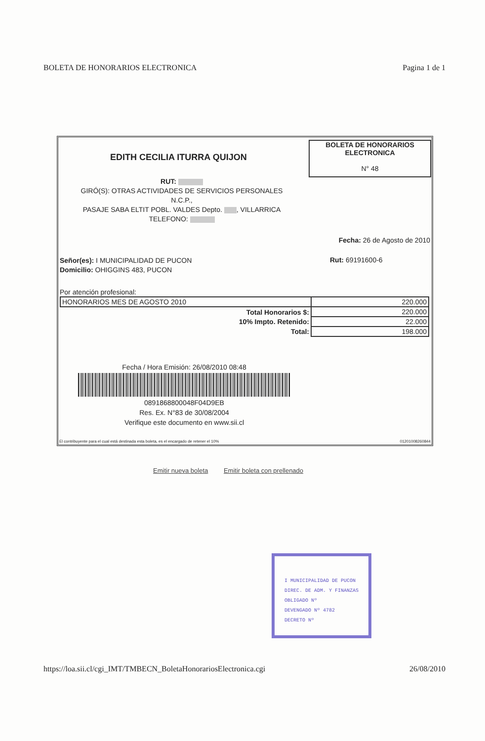BOLETA DE HONORARIOS ELECTRONICA Pagina 1 de 1
EDITH CECILIA ITURRA QUIJON
BOLETA DE HONORARIOS
ELECTRONICA
N° 48
RUT:
GIRÓ(S): OTRAS ACTIVIDADES DE SERVICIOS PERSONALES
N.C.P.,
PASAJE SABA ELTIT POBL. VALDES Depto. , VILLARRICA
TELEFONO:
Fecha: 26 de Agosto de 2010
Señor(es): I MUNICIPALIDAD DE PUCON
Domicilio: OHIGGINS 483, PUCON
Rut: 69191600-6
Por atención profesional:
| HONORARIOS MES DE AGOSTO 2010 | 220.000 |
| Total Honorarios $: | 220.000 |
| 10% Impto. Retenido: | 22.000 |
| Total: | 198.000 |
Fecha / Hora Emisión: 26/08/2010 08:48
0891868800048F04D9EB
Res. Ex. N°83 de 30/08/2004
Verifique este documento en www.sii.cl
El contribuyente para el cual está destinada esta boleta, es el encargado de retener el 10% 01201008260844
Emitir nueva boleta Emitir boleta con prellenado
I MUNICIPALIDAD DE PUCON
DIREC. DE ADM. Y FINANZAS
OBLIGADO Nº
DEVENGADO Nº 4782
DECRETO Nº
https://loa.sii.cl/cgi_IMT/TMBECN_BoletaHonorariosElectronica.cgi 26/08/2010